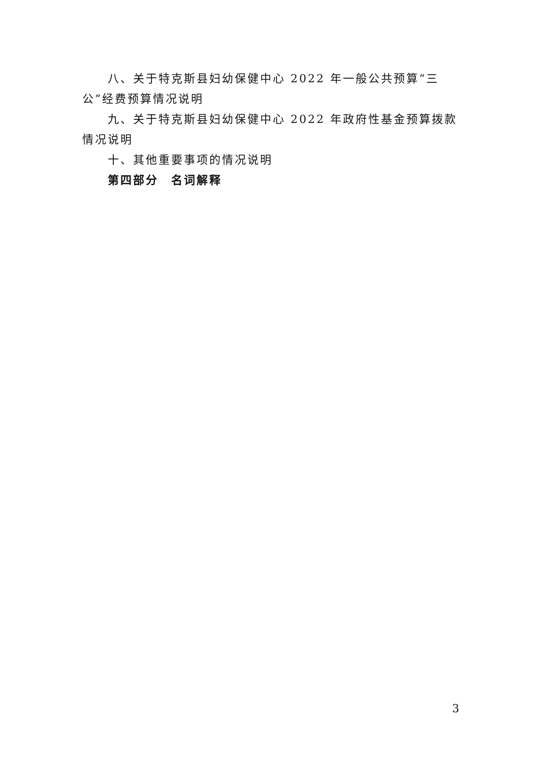八、关于特克斯县妇幼保健中心 2022 年一般公共预算“三公”经费预算情况说明
九、关于特克斯县妇幼保健中心 2022 年政府性基金预算拨款情况说明
十、其他重要事项的情况说明
第四部分　名词解释
3